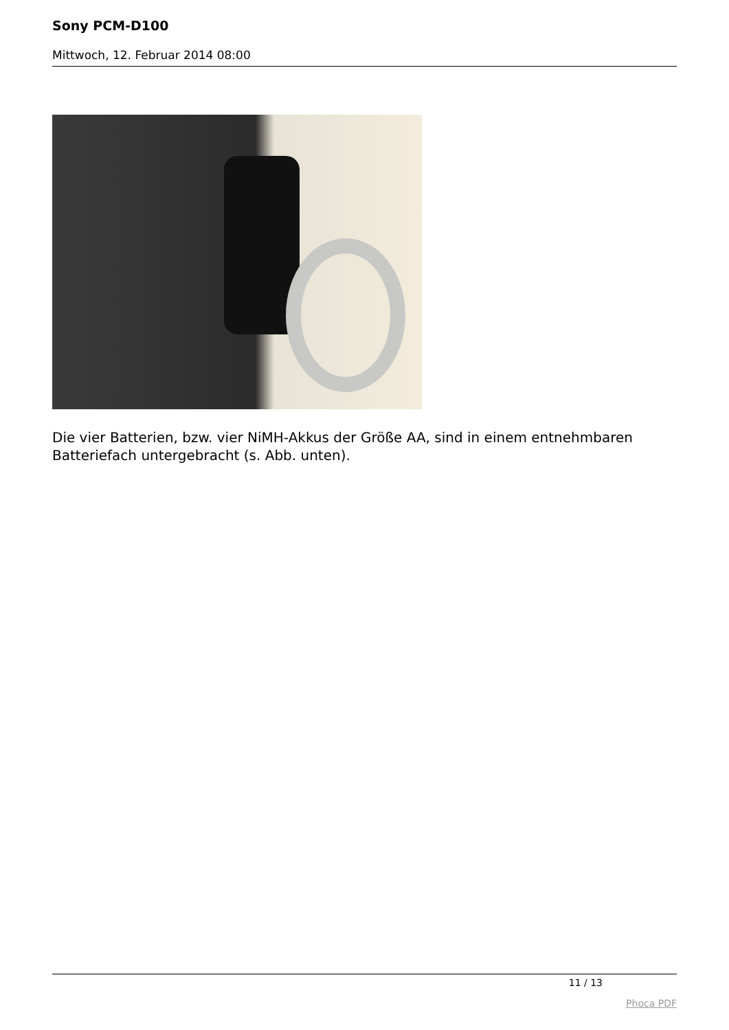Sony PCM-D100
Mittwoch, 12. Februar 2014 08:00
Die vier Batterien, bzw. vier NiMH-Akkus der Größe AA, sind in einem entnehmbaren Batteriefach untergebracht (s. Abb. unten).
11 / 13
Phoca PDF